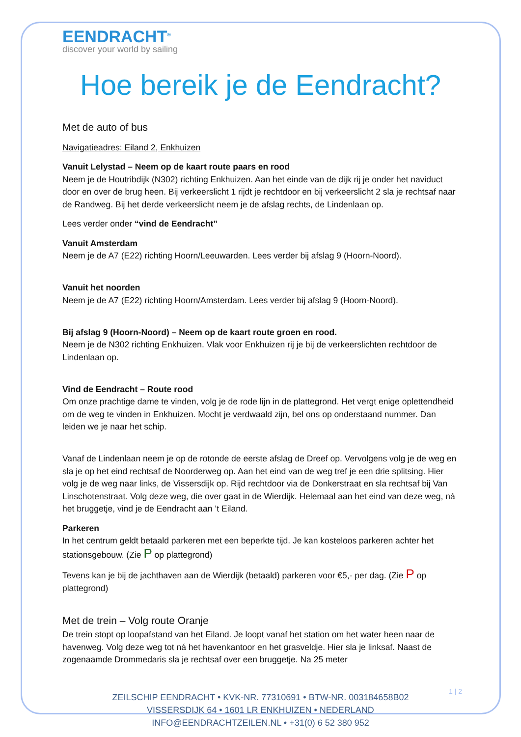EENDRACHT<sup>®</sup>
discover your world by sailing
Hoe bereik je de Eendracht?
Met de auto of bus
Navigatieadres: Eiland 2, Enkhuizen
Vanuit Lelystad – Neem op de kaart route paars en rood
Neem je de Houtribdijk (N302) richting Enkhuizen. Aan het einde van de dijk rij je onder het naviduct door en over de brug heen. Bij verkeerslicht 1 rijdt je rechtdoor en bij verkeerslicht 2 sla je rechtsaf naar de Randweg. Bij het derde verkeerslicht neem je de afslag rechts, de Lindenlaan op.
Lees verder onder “vind de Eendracht”
Vanuit Amsterdam
Neem je de A7 (E22) richting Hoorn/Leeuwarden. Lees verder bij afslag 9 (Hoorn-Noord).
Vanuit het noorden
Neem je de A7 (E22) richting Hoorn/Amsterdam. Lees verder bij afslag 9 (Hoorn-Noord).
Bij afslag 9 (Hoorn-Noord) – Neem op de kaart route groen en rood.
Neem je de N302 richting Enkhuizen. Vlak voor Enkhuizen rij je bij de verkeerslichten rechtdoor de Lindenlaan op.
Vind de Eendracht – Route rood
Om onze prachtige dame te vinden, volg je de rode lijn in de plattegrond. Het vergt enige oplettendheid om de weg te vinden in Enkhuizen. Mocht je verdwaald zijn, bel ons op onderstaand nummer. Dan leiden we je naar het schip.
Vanaf de Lindenlaan neem je op de rotonde de eerste afslag de Dreef op. Vervolgens volg je de weg en sla je op het eind rechtsaf de Noorderweg op. Aan het eind van de weg tref je een drie splitsing. Hier volg je de weg naar links, de Vissersdijk op. Rijd rechtdoor via de Donkerstraat en sla rechtsaf bij Van Linschotenstraat. Volg deze weg, die over gaat in de Wierdijk. Helemaal aan het eind van deze weg, ná het bruggetje, vind je de Eendracht aan ’t Eiland.
Parkeren
In het centrum geldt betaald parkeren met een beperkte tijd. Je kan kosteloos parkeren achter het stationsgebouw. (Zie P op plattegrond)
Tevens kan je bij de jachthaven aan de Wierdijk (betaald) parkeren voor €5,- per dag. (Zie P op plattegrond)
Met de trein – Volg route Oranje
De trein stopt op loopafstand van het Eiland. Je loopt vanaf het station om het water heen naar de havenweg. Volg deze weg tot ná het havenkantoor en het grasveldje. Hier sla je linksaf. Naast de zogenaamde Drommedaris sla je rechtsaf over een bruggetje. Na 25 meter
1 | 2
ZEILSCHIP EENDRACHT • KVK-NR. 77310691 • BTW-NR. 003184658B02
VISSERSDIJK 64 • 1601 LR ENKHUIZEN • NEDERLAND
INFO@EENDRACHTZEILEN.NL • +31(0) 6 52 380 952